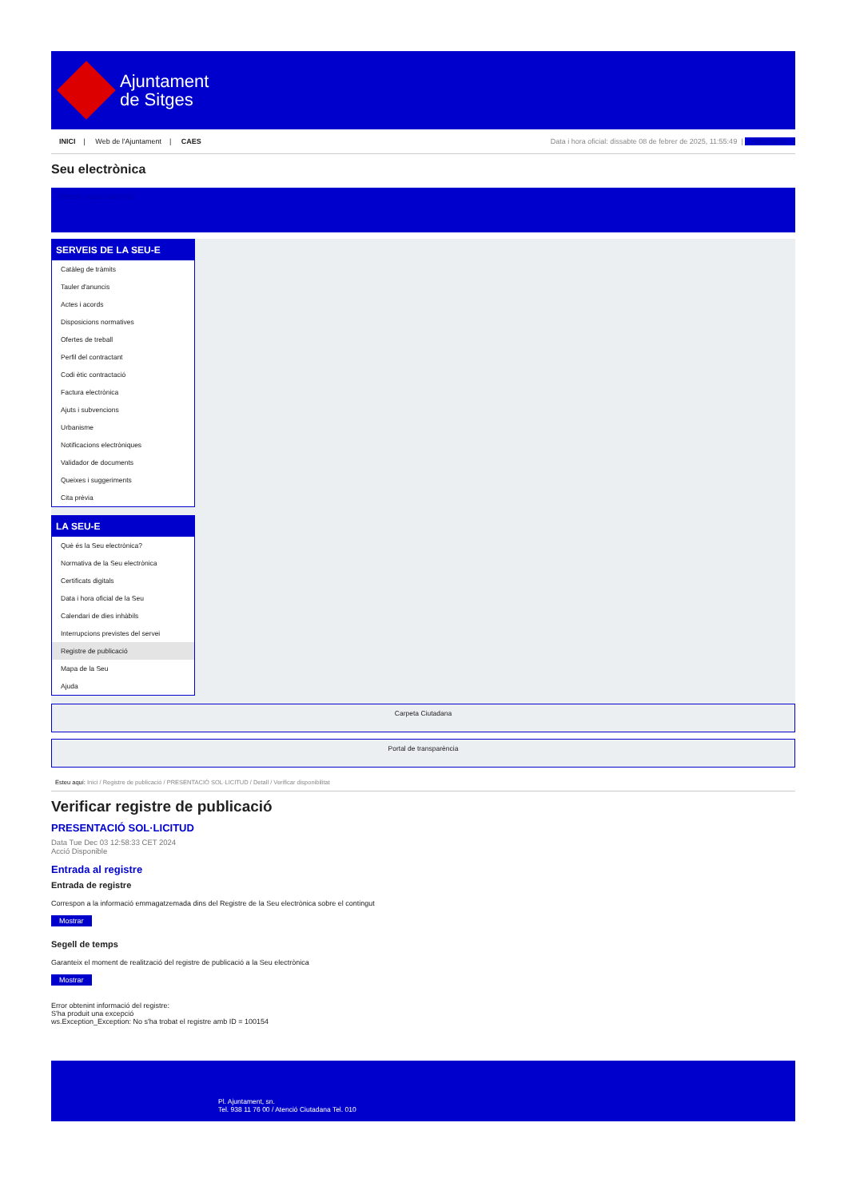Ajuntament
de Sitges
INICI | Web de l'Ajuntament | CAES
Data i hora oficial: dissabte 08 de febrer de 2025, 11:55:49 | Directorios
Seu electrònica
Obtenir còpia autèntica
SERVEIS DE LA SEU-E
Catàleg de tràmits
Tauler d'anuncis
Actes i acords
Disposicions normatives
Ofertes de treball
Perfil del contractant
Codi ètic contractació
Factura electrònica
Ajuts i subvencions
Urbanisme
Notificacions electròniques
Validador de documents
Queixes i suggeriments
Cita prèvia
LA SEU-E
Què és la Seu electrònica?
Normativa de la Seu electrònica
Certificats digitals
Data i hora oficial de la Seu
Calendari de dies inhàbils
Interrupcions previstes del servei
Registre de publicació
Mapa de la Seu
Ajuda
Carpeta Ciutadana
Portal de transparència
Esteu aquí: Inici / Registre de publicació / PRESENTACIÓ SOL·LICITUD / Detall / Verificar disponibilitat
Verificar registre de publicació
PRESENTACIÓ SOL·LICITUD
Data Tue Dec 03 12:58:33 CET 2024
Acció Disponible
Entrada al registre
Entrada de registre
Correspon a la informació emmagatzemada dins del Registre de la Seu electrònica sobre el contingut
Mostrar
Segell de temps
Garanteix el moment de realització del registre de publicació a la Seu electrònica
Mostrar
Error obtenint informació del registre:
S'ha produit una excepció
ws.Exception_Exception: No s'ha trobat el registre amb ID = 100154
Pl. Ajuntament, sn.
Tel. 938 11 76 00 / Atenció Ciutadana Tel. 010